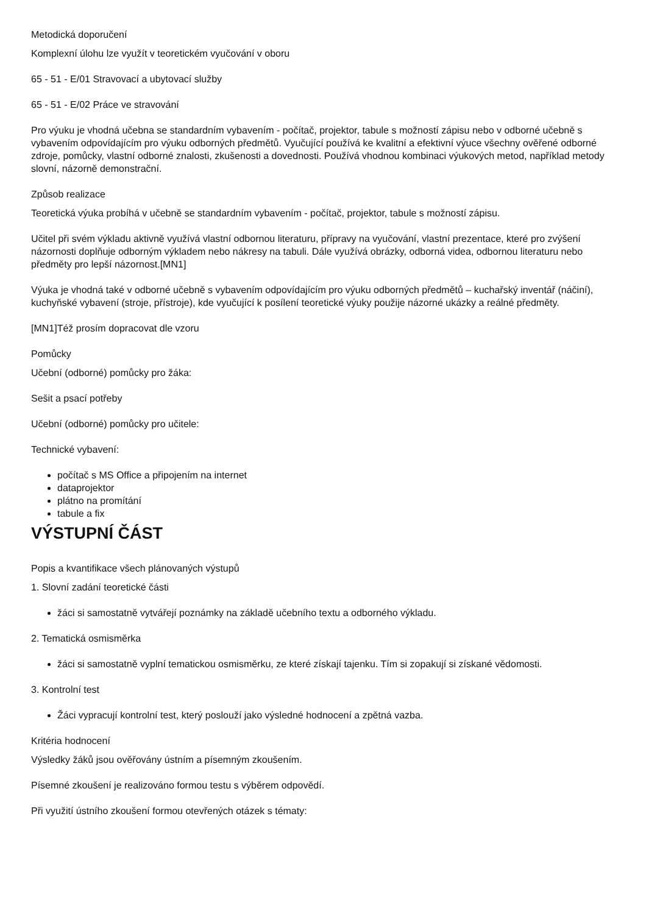Metodická doporučení
Komplexní úlohu lze využít v teoretickém vyučování v oboru
65 - 51 - E/01 Stravovací a ubytovací služby
65 - 51 - E/02 Práce ve stravování
Pro výuku je vhodná učebna se standardním vybavením - počítač, projektor, tabule s možností zápisu nebo v odborné učebně s vybavením odpovídajícím pro výuku odborných předmětů. Vyučující používá ke kvalitní a efektivní výuce všechny ověřené odborné zdroje, pomůcky, vlastní odborné znalosti, zkušenosti a dovednosti. Používá vhodnou kombinaci výukových metod, například metody slovní, názorně demonstrační.
Způsob realizace
Teoretická výuka probíhá v učebně se standardním vybavením - počítač, projektor, tabule s možností zápisu.
Učitel při svém výkladu aktivně využívá vlastní odbornou literaturu, přípravy na vyučování, vlastní prezentace, které pro zvýšení názornosti doplňuje odborným výkladem nebo nákresy na tabuli. Dále využívá obrázky, odborná videa, odbornou literaturu nebo předměty pro lepší názornost.[MN1]
Výuka je vhodná také v odborné učebně s vybavením odpovídajícím pro výuku odborných předmětů – kuchařský inventář (náčiní), kuchyňské vybavení (stroje, přístroje), kde vyučující k posílení teoretické výuky použije názorné ukázky a reálné předměty.
[MN1]Též prosím dopracovat dle vzoru
Pomůcky
Učební (odborné) pomůcky pro žáka:
Sešit a psací potřeby
Učební (odborné) pomůcky pro učitele:
Technické vybavení:
počítač s MS Office a připojením na internet
dataprojektor
plátno na promítání
tabule a fix
VÝSTUPNÍ ČÁST
Popis a kvantifikace všech plánovaných výstupů
1. Slovní zadání teoretické části
žáci si samostatně vytvářejí poznámky na základě učebního textu a odborného výkladu.
2. Tematická osmisměrka
žáci si samostatně vyplní tematickou osmisměrku, ze které získají tajenku. Tím si zopakují si získané vědomosti.
3. Kontrolní test
Žáci vypracují kontrolní test, který poslouží jako výsledné hodnocení a zpětná vazba.
Kritéria hodnocení
Výsledky žáků jsou ověřovány ústním a písemným zkoušením.
Písemné zkoušení je realizováno formou testu s výběrem odpovědí.
Při využití ústního zkoušení formou otevřených otázek s tématy: